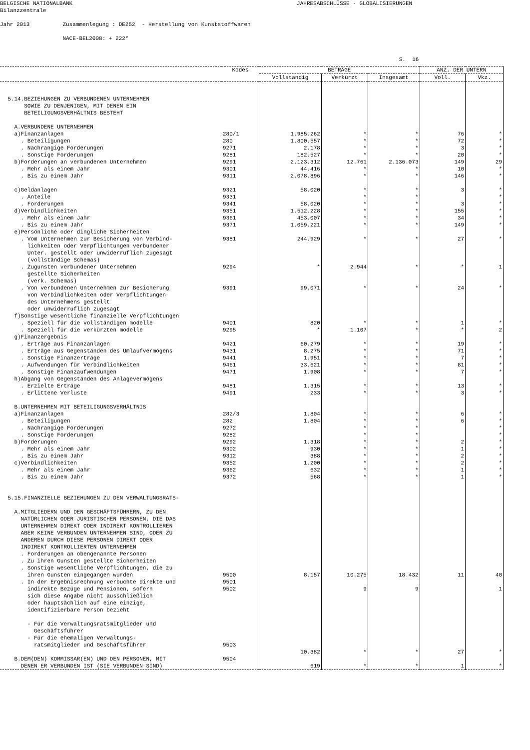BELGISCHE NATIONALBANK JAHRESABSCHLÜSSE - GLOBALISIERUNGEN Bilanzzentrale Jahr 2013 Zusammenlegung : DE252 - Herstellung von Kunststoffwaren NACE-BEL2008: + 222* S. 16
| | Kodes | BETRÄGE | | | ANZ. DER UNTERN | |
| --- | --- | --- | --- | --- | --- | --- |
| | | Vollständig | Verkürzt | Insgesamt | Voll. | Vkz. |
| 5.14.BEZIEHUNGEN ZU VERBUNDENEN UNTERNEHMEN SOWIE ZU DENJENIGEN, MIT DENEN EIN BETEILIGUNGSVERHÄLTNIS BESTEHT A.VERBUNDENE UNTERNEHMEN a)Finanzanlagen . Beteiligungen . Nachrangige Forderungen . Sonstige Forderungen b)Forderungen an verbundenen Unternehmen . Mehr als einem Jahr . Bis zu einem Jahr c)Geldanlagen . Anteile . Forderungen d)Verbindlichkeiten . Mehr als einem Jahr . Bis zu einem Jahr e)Persönliche oder dingliche Sicherheiten . Vom Unternehmen zur Besicherung von Verbind- lichkeiten oder Verpflichtungen verbundener Unter. gestellt oder unwiderruflich zugesagt (vollständige Schemas) . Zugunsten verbundener Unternehmen gestellte Sicherheiten (verk. Schemas) . Von verbundenen Unternehmen zur Besicherung von Verbindlichkeiten oder Verpflichtungen des Unternehmens gestellt oder unwiderruflich zugesagt f)Sonstige wesentliche finanzielle Verpflichtungen . Speziell für die vollständigen modelle . Speziell für die verkürzten modelle g)Finanzergebnis . Erträge aus Finanzanlagen . Erträge aus Gegenständen des Umlaufvermögens . Sonstige Finanzerträge . Aufwendungen für Verbindlichkeiten . Sonstige Finanzaufwendungen h)Abgang von Gegenständen des Anlagevermögens . Erzielte Erträge . Erlittene Verluste B.UNTERNEHMEN MIT BETEILIGUNGSVERHÄLTNIS a)Finanzanlagen . Beteiligungen . Nachrangige Forderungen . Sonstige Forderungen b)Forderungen . Mehr als einem Jahr . Bis zu einem Jahr c)Verbindlichkeiten . Mehr als einem Jahr . Bis zu einem Jahr 5.15.FINANZIELLE BEZIEHUNGEN ZU DEN VERWALTUNGSRATS- A.MITGLIEDERN UND DEN GESCHÄFTSFÜHRERN, ZU DEN NATÜRLICHEN ODER JURISTISCHEN PERSONEN, DIE DAS UNTERNEHMEN DIREKT ODER INDIREKT KONTROLLIEREN ABER KEINE VERBUNDEN UNTERNEHMEN SIND, ODER ZU ANDEREN DURCH DIESE PERSONEN DIREKT ODER INDIREKT KONTROLLIERTEN UNTERNEHMEN . Forderungen an obengenannte Personen . Zu ihren Gunsten gestellte Sicherheiten . Sonstige wesentliche Verpflichtungen, die zu ihren Gunsten eingegangen wurden . In der Ergebnisrechnung verbuchte direkte und indirekte Bezüge und Pensionen, sofern sich diese Angabe nicht ausschließlich oder hauptsächlich auf eine einzige, identifizierbare Person bezieht - Für die Verwaltungsratsmitglieder und Geschäftsführer - Für die ehemaligen Verwaltungs- ratsmitglieder und Geschäftsführer B.DEM(DEN) KOMMISSAR(EN) UND DEN PERSONEN, MIT DENEN ER VERBUNDEN IST (SIE VERBUNDEN SIND) | 280/1 280 9271 9281 9291 9301 9311 9321 9331 9341 9351 9361 9371 9381 9294 9391 9401 9295 9421 9431 9441 9461 9471 9481 9491 282/3 282 9272 9282 9292 9302 9312 9352 9362 9372 9500 9501 9502 9503 9504 | 1.985.262 1.800.557 2.178 182.527 2.123.312 44.416 2.078.896 58.020 58.020 1.512.228 453.007 1.059.221 244.929 * 99.071 820 * 60.279 8.275 1.951 33.621 1.908 1.315 233 1.804 1.804 1.318 930 388 1.200 632 568 8.157 10.382 619 | * * * * 12.761 * * * * * * * * * 2.944 * * 1.107 * * * * * * * * * * * * * * * * * 10.275 9 * * | * * * * 2.136.073 * * * * * * * * * * * * * * * * * * * * * * * * * * * * * * 18.432 9 * * | 76 72 3 20 149 10 146 3 3 155 34 149 27 * 24 1 * 19 71 7 81 7 13 3 6 6 2 1 2 2 1 1 11 27 1 | * * * * 29 * * * * * * * * * 1 * * 2 * * * * * * * * * * * * * * * * * 40 1 * * |